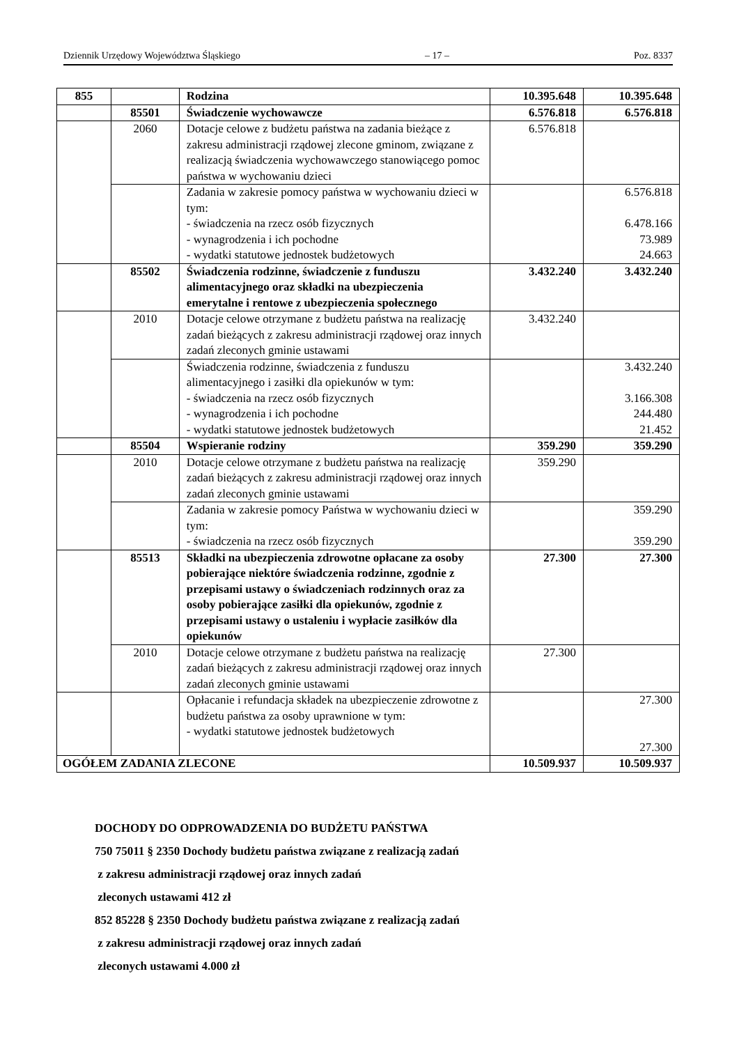Dziennik Urzędowy Województwa Śląskiego – 17 – Poz. 8337
| 855 | | Rodzina | 10.395.648 | 10.395.648 |
| | 85501 | Świadczenie wychowawcze | 6.576.818 | 6.576.818 |
| | 2060 | Dotacje celowe z budżetu państwa na zadania bieżące z zakresu administracji rządowej zlecone gminom, związane z realizacją świadczenia wychowawczego stanowiącego pomoc państwa w wychowaniu dzieci | 6.576.818 | |
| | | Zadania w zakresie pomocy państwa w wychowaniu dzieci w tym: - świadczenia na rzecz osób fizycznych - wynagrodzenia i ich pochodne - wydatki statutowe jednostek budżetowych | | 6.576.818 6.478.166 73.989 24.663 |
| | 85502 | Świadczenia rodzinne, świadczenie z funduszu alimentacyjnego oraz składki na ubezpieczenia emerytalne i rentowe z ubezpieczenia społecznego | 3.432.240 | 3.432.240 |
| | 2010 | Dotacje celowe otrzymane z budżetu państwa na realizację zadań bieżących z zakresu administracji rządowej oraz innych zadań zleconych gminie ustawami | 3.432.240 | |
| | | Świadczenia rodzinne, świadczenia z funduszu alimentacyjnego i zasiłki dla opiekunów w tym: - świadczenia na rzecz osób fizycznych - wynagrodzenia i ich pochodne - wydatki statutowe jednostek budżetowych | | 3.432.240 3.166.308 244.480 21.452 |
| | 85504 | Wspieranie rodziny | 359.290 | 359.290 |
| | 2010 | Dotacje celowe otrzymane z budżetu państwa na realizację zadań bieżących z zakresu administracji rządowej oraz innych zadań zleconych gminie ustawami | 359.290 | |
| | | Zadania w zakresie pomocy Państwa w wychowaniu dzieci w tym: - świadczenia na rzecz osób fizycznych | | 359.290 359.290 |
| | 85513 | Składki na ubezpieczenia zdrowotne opłacane za osoby pobierające niektóre świadczenia rodzinne, zgodnie z przepisami ustawy o świadczeniach rodzinnych oraz za osoby pobierające zasiłki dla opiekunów, zgodnie z przepisami ustawy o ustaleniu i wypłacie zasiłków dla opiekunów | 27.300 | 27.300 |
| | 2010 | Dotacje celowe otrzymane z budżetu państwa na realizację zadań bieżących z zakresu administracji rządowej oraz innych zadań zleconych gminie ustawami | 27.300 | |
| | | Opłacanie i refundacja składek na ubezpieczenie zdrowotne z budżetu państwa za osoby uprawnione w tym: - wydatki statutowe jednostek budżetowych | | 27.300 27.300 |
| OGÓŁEM ZADANIA ZLECONE | | | 10.509.937 | 10.509.937 |
DOCHODY DO ODPROWADZENIA DO BUDŻETU PAŃSTWA
750 75011 § 2350 Dochody budżetu państwa związane z realizacją zadań
z zakresu administracji rządowej oraz innych zadań
zleconych ustawami 412 zł
852 85228 § 2350 Dochody budżetu państwa związane z realizacją zadań
z zakresu administracji rządowej oraz innych zadań
zleconych ustawami 4.000 zł